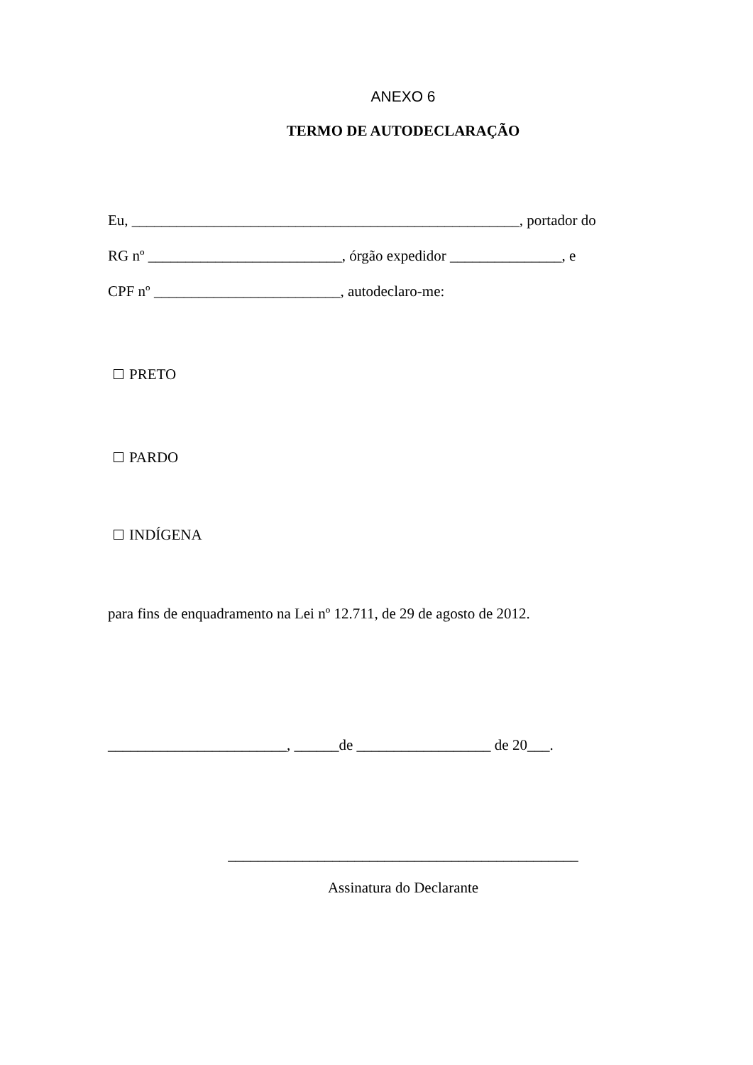ANEXO 6
TERMO DE AUTODECLARAÇÃO
Eu, ____________________________________________________, portador do
RG nº __________________________, órgão expedidor _______________, e
CPF nº _________________________, autodeclaro-me:
PRETO
PARDO
INDÍGENA
para fins de enquadramento na Lei nº 12.711, de 29 de agosto de 2012.
________________________, ______de __________________ de 20___.
_______________________________________________
Assinatura do Declarante